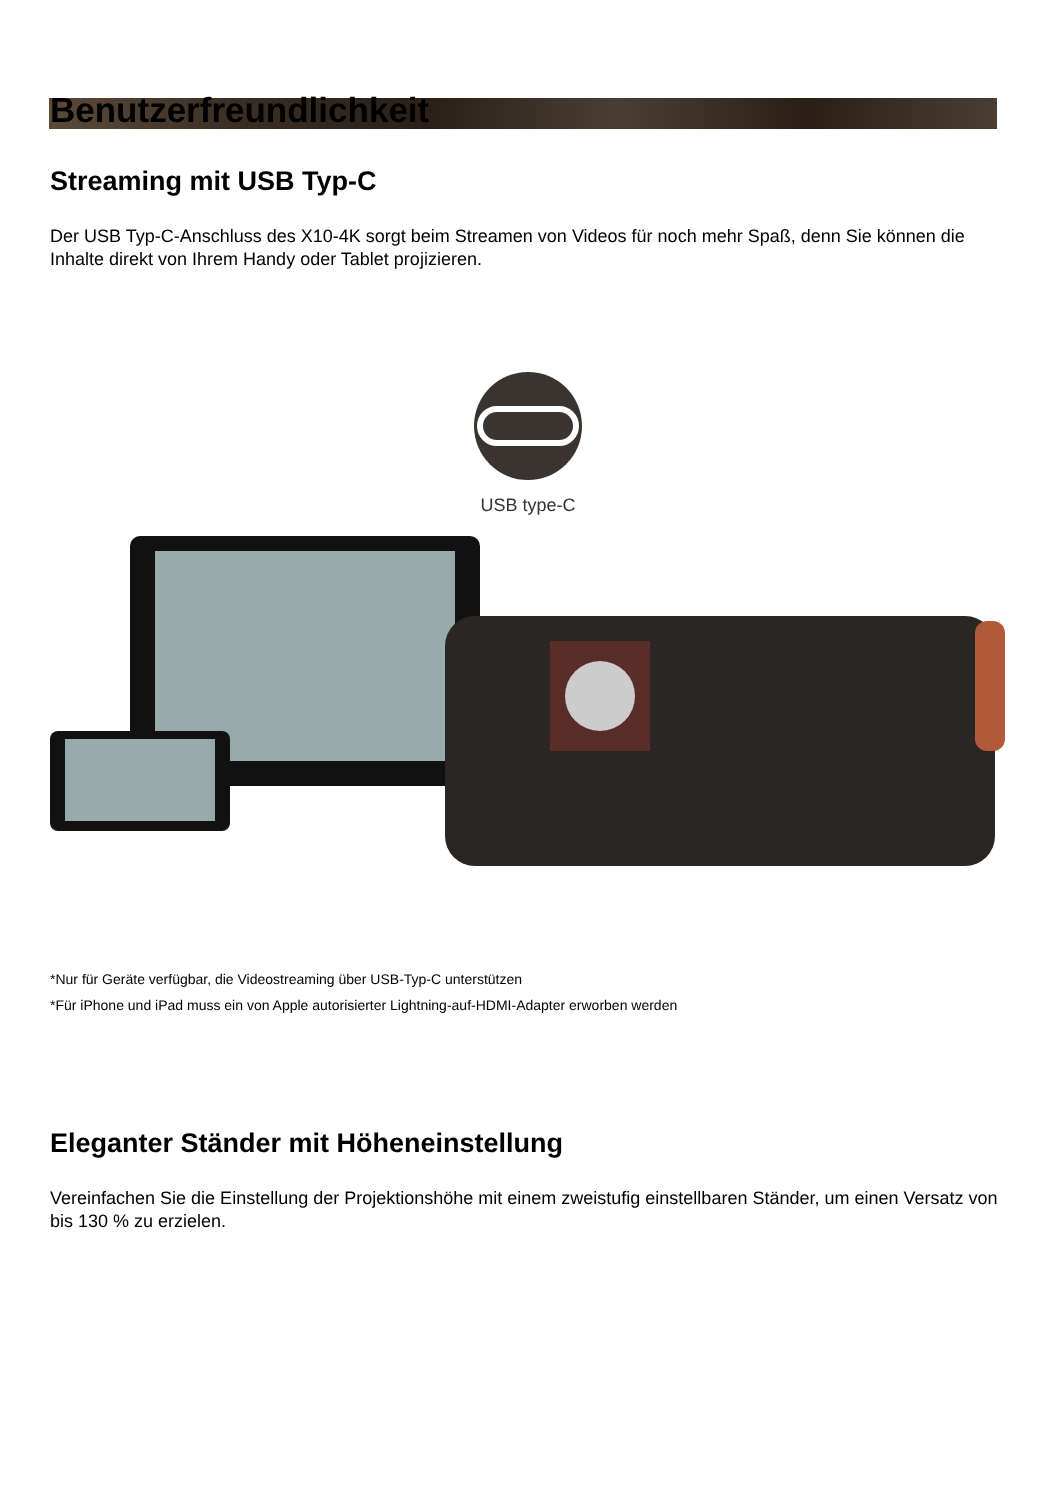Benutzerfreundlichkeit
Streaming mit USB Typ-C
Der USB Typ-C-Anschluss des X10-4K sorgt beim Streamen von Videos für noch mehr Spaß, denn Sie können die Inhalte direkt von Ihrem Handy oder Tablet projizieren.
USB type-C
*Nur für Geräte verfügbar, die Videostreaming über USB-Typ-C unterstützen
*Für iPhone und iPad muss ein von Apple autorisierter Lightning-auf-HDMI-Adapter erworben werden
Eleganter Ständer mit Höheneinstellung
Vereinfachen Sie die Einstellung der Projektionshöhe mit einem zweistufig einstellbaren Ständer, um einen Versatz von bis 130 % zu erzielen.